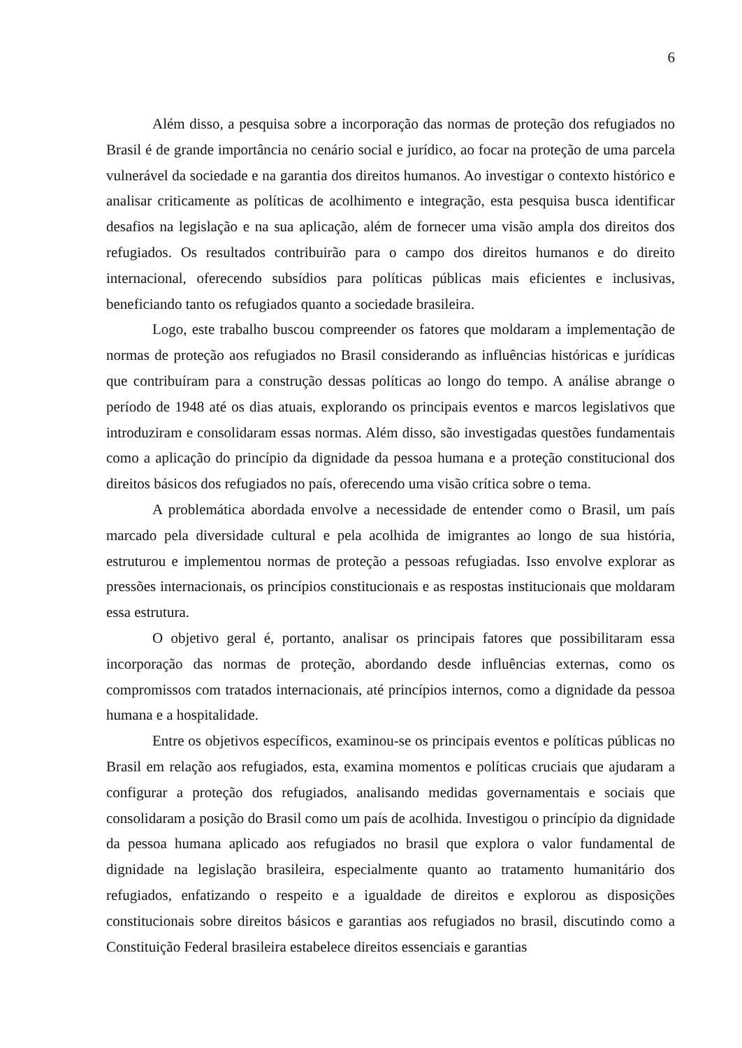6
Além disso, a pesquisa sobre a incorporação das normas de proteção dos refugiados no Brasil é de grande importância no cenário social e jurídico, ao focar na proteção de uma parcela vulnerável da sociedade e na garantia dos direitos humanos. Ao investigar o contexto histórico e analisar criticamente as políticas de acolhimento e integração, esta pesquisa busca identificar desafios na legislação e na sua aplicação, além de fornecer uma visão ampla dos direitos dos refugiados. Os resultados contribuirão para o campo dos direitos humanos e do direito internacional, oferecendo subsídios para políticas públicas mais eficientes e inclusivas, beneficiando tanto os refugiados quanto a sociedade brasileira.
Logo, este trabalho buscou compreender os fatores que moldaram a implementação de normas de proteção aos refugiados no Brasil considerando as influências históricas e jurídicas que contribuíram para a construção dessas políticas ao longo do tempo. A análise abrange o período de 1948 até os dias atuais, explorando os principais eventos e marcos legislativos que introduziram e consolidaram essas normas. Além disso, são investigadas questões fundamentais como a aplicação do princípio da dignidade da pessoa humana e a proteção constitucional dos direitos básicos dos refugiados no país, oferecendo uma visão crítica sobre o tema.
A problemática abordada envolve a necessidade de entender como o Brasil, um país marcado pela diversidade cultural e pela acolhida de imigrantes ao longo de sua história, estruturou e implementou normas de proteção a pessoas refugiadas. Isso envolve explorar as pressões internacionais, os princípios constitucionais e as respostas institucionais que moldaram essa estrutura.
O objetivo geral é, portanto, analisar os principais fatores que possibilitaram essa incorporação das normas de proteção, abordando desde influências externas, como os compromissos com tratados internacionais, até princípios internos, como a dignidade da pessoa humana e a hospitalidade.
Entre os objetivos específicos, examinou-se os principais eventos e políticas públicas no Brasil em relação aos refugiados, esta, examina momentos e políticas cruciais que ajudaram a configurar a proteção dos refugiados, analisando medidas governamentais e sociais que consolidaram a posição do Brasil como um país de acolhida. Investigou o princípio da dignidade da pessoa humana aplicado aos refugiados no brasil que explora o valor fundamental de dignidade na legislação brasileira, especialmente quanto ao tratamento humanitário dos refugiados, enfatizando o respeito e a igualdade de direitos e explorou as disposições constitucionais sobre direitos básicos e garantias aos refugiados no brasil, discutindo como a Constituição Federal brasileira estabelece direitos essenciais e garantias